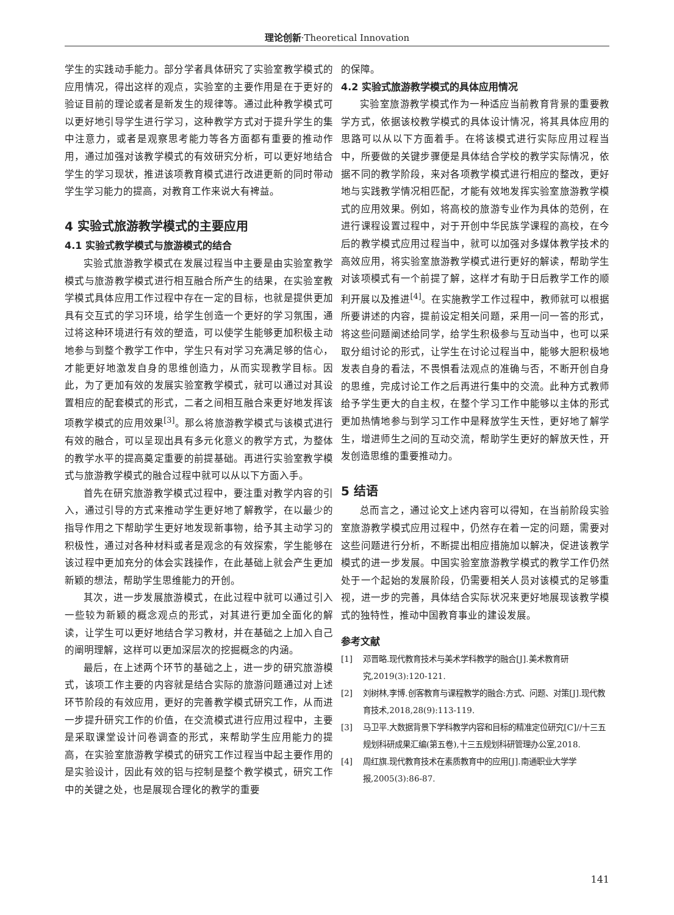理论创新·Theoretical Innovation
学生的实践动手能力。部分学者具体研究了实验室教学模式的应用情况，得出这样的观点，实验室的主要作用是在于更好的验证目前的理论或者是新发生的规律等。通过此种教学模式可以更好地引导学生进行学习，这种教学方式对于提升学生的集中注意力，或者是观察思考能力等各方面都有重要的推动作用，通过加强对该教学模式的有效研究分析，可以更好地结合学生的学习现状，推进该项教育模式进行改进更新的同时带动学生学习能力的提高，对教育工作来说大有裨益。
4 实验式旅游教学模式的主要应用
4.1 实验式教学模式与旅游模式的结合
实验式旅游教学模式在发展过程当中主要是由实验室教学模式与旅游教学模式进行相互融合所产生的结果，在实验室教学模式具体应用工作过程中存在一定的目标，也就是提供更加具有交互式的学习环境，给学生创造一个更好的学习氛围，通过将这种环境进行有效的塑造，可以使学生能够更加积极主动地参与到整个教学工作中，学生只有对学习充满足够的信心，才能更好地激发自身的思维创造力，从而实现教学目标。因此，为了更加有效的发展实验室教学模式，就可以通过对其设置相应的配套模式的形式，二者之间相互融合来更好地发挥该项教学模式的应用效果<sup>[3]</sup>。那么将旅游教学模式与该模式进行有效的融合，可以呈现出具有多元化意义的教学方式，为整体的教学水平的提高奠定重要的前提基础。再进行实验室教学模式与旅游教学模式的融合过程中就可以从以下方面入手。
首先在研究旅游教学模式过程中，要注重对教学内容的引入，通过引导的方式来推动学生更好地了解教学，在以最少的指导作用之下帮助学生更好地发现新事物，给予其主动学习的积极性，通过对各种材料或者是观念的有效探索，学生能够在该过程中更加充分的体会实践操作，在此基础上就会产生更加新颖的想法，帮助学生思维能力的开创。
其次，进一步发展旅游模式，在此过程中就可以通过引入一些较为新颖的概念观点的形式，对其进行更加全面化的解读，让学生可以更好地结合学习教材，并在基础之上加入自己的阐明理解，这样可以更加深层次的挖掘概念的内涵。
最后，在上述两个环节的基础之上，进一步的研究旅游模式，该项工作主要的内容就是结合实际的旅游问题通过对上述环节阶段的有效应用，更好的完善教学模式研究工作，从而进一步提升研究工作的价值，在交流模式进行应用过程中，主要是采取课堂设计问卷调查的形式，来帮助学生应用能力的提高，在实验室旅游教学模式的研究工作过程当中起主要作用的是实验设计，因此有效的铝与控制是整个教学模式，研究工作中的关键之处，也是展现合理化的教学的重要
的保障。
4.2 实验式旅游教学模式的具体应用情况
实验室旅游教学模式作为一种适应当前教育背景的重要教学方式，依据该校教学模式的具体设计情况，将其具体应用的思路可以从以下方面着手。在将该模式进行实际应用过程当中，所要做的关键步骤便是具体结合学校的教学实际情况，依据不同的教学阶段，来对各项教学模式进行相应的整改，更好地与实践教学情况相匹配，才能有效地发挥实验室旅游教学模式的应用效果。例如，将高校的旅游专业作为具体的范例，在进行课程设置过程中，对于开创中华民族学课程的高校，在今后的教学模式应用过程当中，就可以加强对多媒体教学技术的高效应用，将实验室旅游教学模式进行更好的解读，帮助学生对该项模式有一个前提了解，这样才有助于日后教学工作的顺利开展以及推进<sup>[4]</sup>。在实施教学工作过程中，教师就可以根据所要讲述的内容，提前设定相关问题，采用一问一答的形式，将这些问题阐述给同学，给学生积极参与互动当中，也可以采取分组讨论的形式，让学生在讨论过程当中，能够大胆积极地发表自身的看法，不畏惧看法观点的准确与否，不断开创自身的思维，完成讨论工作之后再进行集中的交流。此种方式教师给予学生更大的自主权，在整个学习工作中能够以主体的形式更加热情地参与到学习工作中是释放学生天性，更好地了解学生，增进师生之间的互动交流，帮助学生更好的解放天性，开发创造思维的重要推动力。
5 结语
总而言之，通过论文上述内容可以得知，在当前阶段实验室旅游教学模式应用过程中，仍然存在着一定的问题，需要对这些问题进行分析，不断提出相应措施加以解决，促进该教学模式的进一步发展。中国实验室旅游教学模式的教学工作仍然处于一个起始的发展阶段，仍需要相关人员对该模式的足够重视，进一步的完善，具体结合实际状况来更好地展现该教学模式的独特性，推动中国教育事业的建设发展。
参考文献
[1] 邓晋略.现代教育技术与美术学科教学的融合[J].美术教育研究,2019(3):120-121.
[2] 刘树林,李博.创客教育与课程教学的融合:方式、问题、对策[J].现代教育技术,2018,28(9):113-119.
[3] 马卫平.大数据背景下学科教学内容和目标的精准定位研究[C]//十三五规划科研成果汇编(第五卷),十三五规划科研管理办公室,2018.
[4] 周红旗.现代教育技术在素质教育中的应用[J].南通职业大学学报,2005(3):86-87.
141